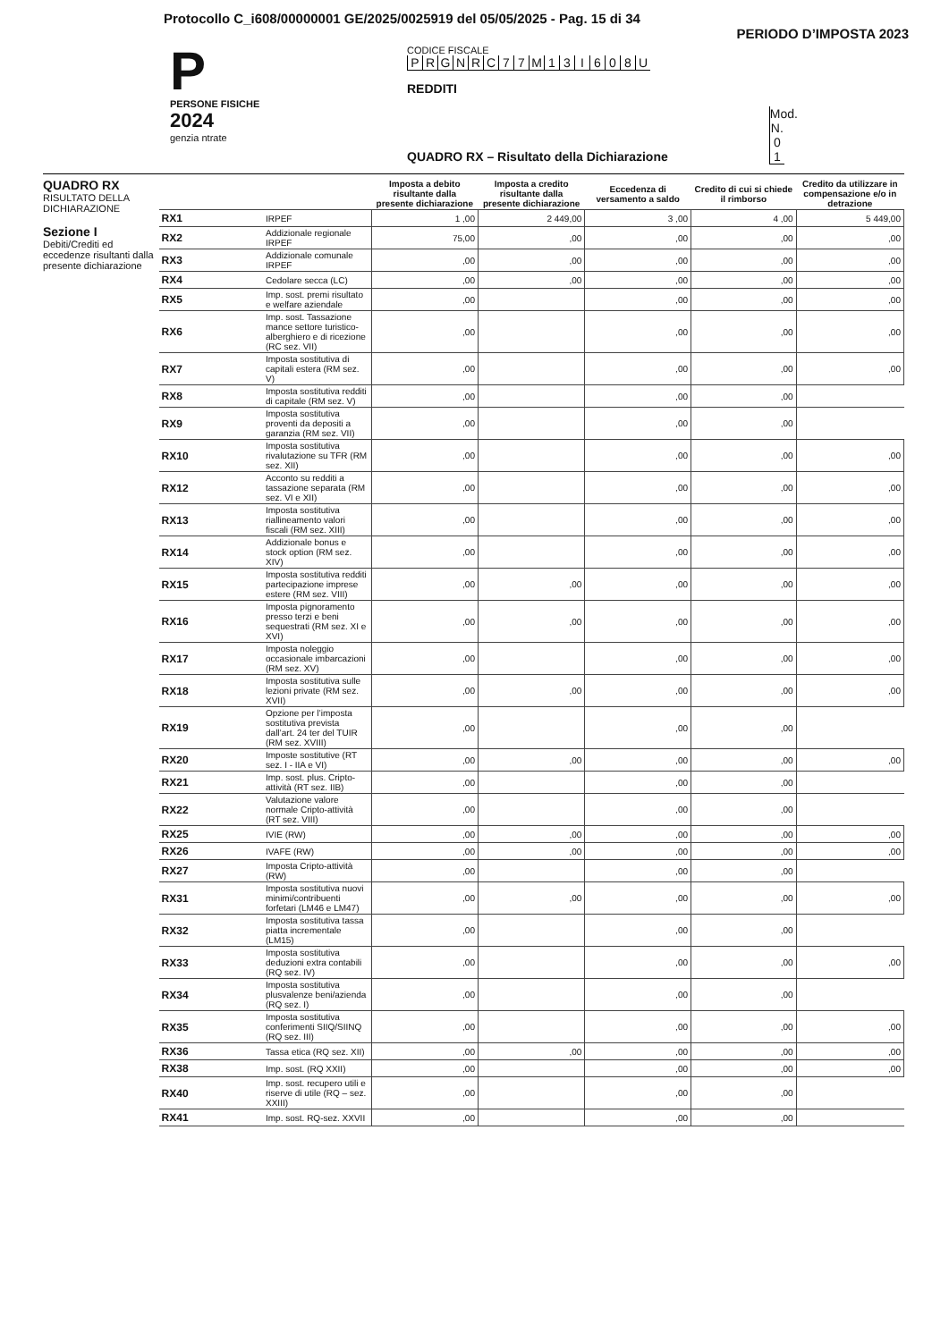Protocollo C_i608/00000001 GE/2025/0025919 del 05/05/2025 - Pag. 15 di 34
PERIODO D’IMPOSTA 2023
P
PERSONE FISICHE
2024
genzia ntrate
CODICE FISCALE
PRGNRC 77 M 13 I 608 U
REDDITI
QUADRO RX – Risultato della Dichiarazione Mod. N. 0 1
QUADRO RX
RISULTATO DELLA DICHIARAZIONE
Sezione I
Debiti/Crediti ed eccedenze risultanti dalla presente dichiarazione
| | | Imposta a debito risultante dalla presente dichiarazione | Imposta a credito risultante dalla presente dichiarazione | Eccedenza di versamento a saldo | Credito di cui si chiede il rimborso | Credito da utilizzare in compensazione e/o in detrazione |
| --- | --- | --- | --- | --- | --- | --- |
| RX1 | IRPEF | 1 ,00 | 2 449,00 | 3 ,00 | 4 ,00 | 5 449,00 |
| RX2 | Addizionale regionale IRPEF | 75,00 | ,00 | ,00 | ,00 | ,00 |
| RX3 | Addizionale comunale IRPEF | ,00 | ,00 | ,00 | ,00 | ,00 |
| RX4 | Cedolare secca (LC) | ,00 | ,00 | ,00 | ,00 | ,00 |
| RX5 | Imp. sost. premi risultato e welfare aziendale | ,00 | | ,00 | ,00 | ,00 |
| RX6 | Imp. sost. Tassazione mance settore turistico-alberghiero e di ricezione (RC sez. VII) | ,00 | | ,00 | ,00 | ,00 |
| RX7 | Imposta sostitutiva di capitali estera (RM sez. V) | ,00 | | ,00 | ,00 | ,00 |
| RX8 | Imposta sostitutiva redditi di capitale (RM sez. V) | ,00 | | ,00 | ,00 | |
| RX9 | Imposta sostitutiva proventi da depositi a garanzia (RM sez. VII) | ,00 | | ,00 | ,00 | |
| RX10 | Imposta sostitutiva rivalutazione su TFR (RM sez. XII) | ,00 | | ,00 | ,00 | ,00 |
| RX12 | Acconto su redditi a tassazione separata (RM sez. VI e XII) | ,00 | | ,00 | ,00 | ,00 |
| RX13 | Imposta sostitutiva riallineamento valori fiscali (RM sez. XIII) | ,00 | | ,00 | ,00 | ,00 |
| RX14 | Addizionale bonus e stock option (RM sez. XIV) | ,00 | | ,00 | ,00 | ,00 |
| RX15 | Imposta sostitutiva redditi partecipazione imprese estere (RM sez. VIII) | ,00 | ,00 | ,00 | ,00 | ,00 |
| RX16 | Imposta pignoramento presso terzi e beni sequestrati (RM sez. XI e XVI) | ,00 | ,00 | ,00 | ,00 | ,00 |
| RX17 | Imposta noleggio occasionale imbarcazioni (RM sez. XV) | ,00 | | ,00 | ,00 | ,00 |
| RX18 | Imposta sostitutiva sulle lezioni private (RM sez. XVII) | ,00 | ,00 | ,00 | ,00 | ,00 |
| RX19 | Opzione per l’imposta sostitutiva prevista dall’art. 24 ter del TUIR (RM sez. XVIII) | ,00 | | ,00 | ,00 | |
| RX20 | Imposte sostitutive (RT sez. I - IIA e VI) | ,00 | ,00 | ,00 | ,00 | ,00 |
| RX21 | Imp. sost. plus. Cripto-attività (RT sez. IIB) | ,00 | | ,00 | ,00 | |
| RX22 | Valutazione valore normale Cripto-attività (RT sez. VIII) | ,00 | | ,00 | ,00 | |
| RX25 | IVIE (RW) | ,00 | ,00 | ,00 | ,00 | ,00 |
| RX26 | IVAFE (RW) | ,00 | ,00 | ,00 | ,00 | ,00 |
| RX27 | Imposta Cripto-attività (RW) | ,00 | | ,00 | ,00 | |
| RX31 | Imposta sostitutiva nuovi minimi/contribuenti forfetari (LM46 e LM47) | ,00 | ,00 | ,00 | ,00 | ,00 |
| RX32 | Imposta sostitutiva tassa piatta incrementale (LM15) | ,00 | | ,00 | ,00 | |
| RX33 | Imposta sostitutiva deduzioni extra contabili (RQ sez. IV) | ,00 | | ,00 | ,00 | ,00 |
| RX34 | Imposta sostitutiva plusvalenze beni/azienda (RQ sez. I) | ,00 | | ,00 | ,00 | |
| RX35 | Imposta sostitutiva conferimenti SIIQ/SIINQ (RQ sez. III) | ,00 | | ,00 | ,00 | ,00 |
| RX36 | Tassa etica (RQ sez. XII) | ,00 | ,00 | ,00 | ,00 | ,00 |
| RX38 | Imp. sost. (RQ XXII) | ,00 | | ,00 | ,00 | ,00 |
| RX40 | Imp. sost. recupero utili e riserve di utile (RQ – sez. XXIII) | ,00 | | ,00 | ,00 | |
| RX41 | Imp. sost. RQ-sez. XXVII | ,00 | | ,00 | ,00 | |